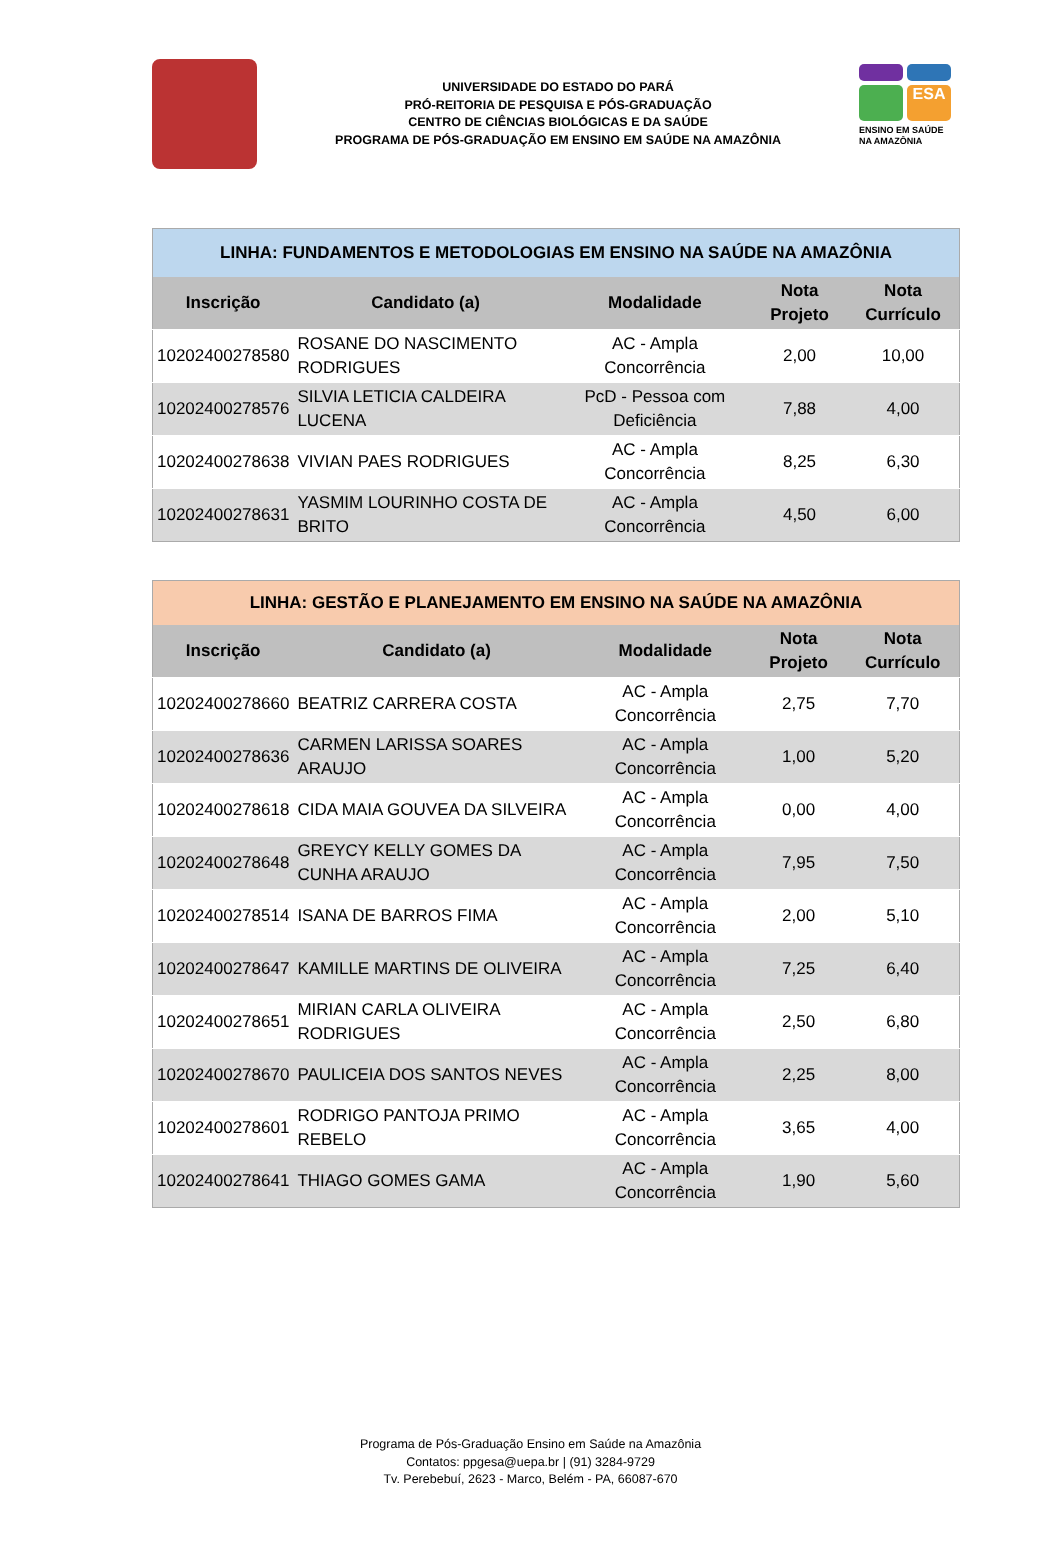UNIVERSIDADE DO ESTADO DO PARÁ
PRÓ-REITORIA DE PESQUISA E PÓS-GRADUAÇÃO
CENTRO DE CIÊNCIAS BIOLÓGICAS E DA SAÚDE
PROGRAMA DE PÓS-GRADUAÇÃO EM ENSINO EM SAÚDE NA AMAZÔNIA
ESA
ENSINO EM SAÚDE NA AMAZÔNIA
| LINHA: FUNDAMENTOS E METODOLOGIAS EM ENSINO NA SAÚDE NA AMAZÔNIA | | | | |
| --- | --- | --- | --- | --- |
| Inscrição | Candidato (a) | Modalidade | Nota Projeto | Nota Currículo |
| 10202400278580 | ROSANE DO NASCIMENTO RODRIGUES | AC - Ampla Concorrência | 2,00 | 10,00 |
| 10202400278576 | SILVIA LETICIA CALDEIRA LUCENA | PcD - Pessoa com Deficiência | 7,88 | 4,00 |
| 10202400278638 | VIVIAN PAES RODRIGUES | AC - Ampla Concorrência | 8,25 | 6,30 |
| 10202400278631 | YASMIM LOURINHO COSTA DE BRITO | AC - Ampla Concorrência | 4,50 | 6,00 |
| LINHA: GESTÃO E PLANEJAMENTO EM ENSINO NA SAÚDE NA AMAZÔNIA | | | | |
| --- | --- | --- | --- | --- |
| Inscrição | Candidato (a) | Modalidade | Nota Projeto | Nota Currículo |
| 10202400278660 | BEATRIZ CARRERA COSTA | AC - Ampla Concorrência | 2,75 | 7,70 |
| 10202400278636 | CARMEN LARISSA SOARES ARAUJO | AC - Ampla Concorrência | 1,00 | 5,20 |
| 10202400278618 | CIDA MAIA GOUVEA DA SILVEIRA | AC - Ampla Concorrência | 0,00 | 4,00 |
| 10202400278648 | GREYCY KELLY GOMES DA CUNHA ARAUJO | AC - Ampla Concorrência | 7,95 | 7,50 |
| 10202400278514 | ISANA DE BARROS FIMA | AC - Ampla Concorrência | 2,00 | 5,10 |
| 10202400278647 | KAMILLE MARTINS DE OLIVEIRA | AC - Ampla Concorrência | 7,25 | 6,40 |
| 10202400278651 | MIRIAN CARLA OLIVEIRA RODRIGUES | AC - Ampla Concorrência | 2,50 | 6,80 |
| 10202400278670 | PAULICEIA DOS SANTOS NEVES | AC - Ampla Concorrência | 2,25 | 8,00 |
| 10202400278601 | RODRIGO PANTOJA PRIMO REBELO | AC - Ampla Concorrência | 3,65 | 4,00 |
| 10202400278641 | THIAGO GOMES GAMA | AC - Ampla Concorrência | 1,90 | 5,60 |
Programa de Pós-Graduação Ensino em Saúde na Amazônia
Contatos: ppgesa@uepa.br | (91) 3284-9729
Tv. Perebebuí, 2623 - Marco, Belém - PA, 66087-670